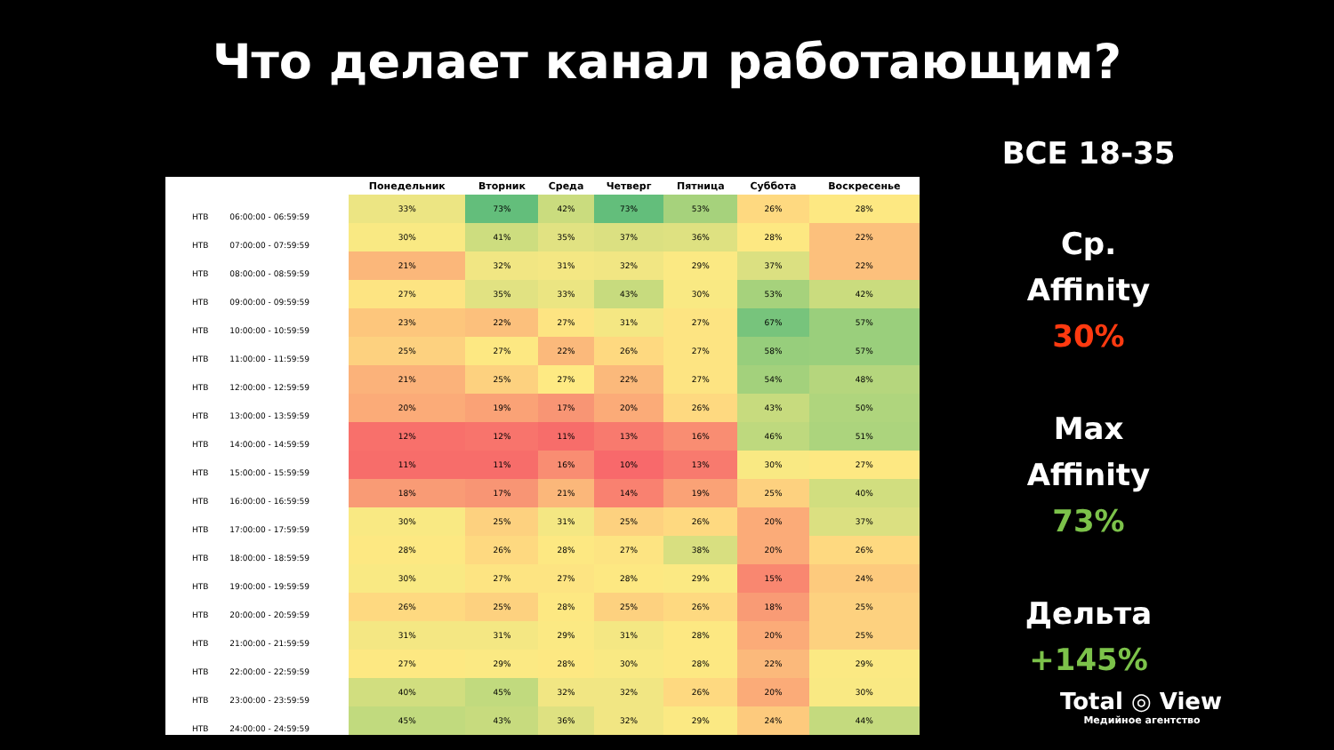Что делает канал работающим?
| | | Понедельник | Вторник | Среда | Четверг | Пятница | Суббота | Воскресенье |
| --- | --- | --- | --- | --- | --- | --- | --- | --- |
| НТВ | 06:00:00 - 06:59:59 | 33% | 73% | 42% | 73% | 53% | 26% | 28% |
| НТВ | 07:00:00 - 07:59:59 | 30% | 41% | 35% | 37% | 36% | 28% | 22% |
| НТВ | 08:00:00 - 08:59:59 | 21% | 32% | 31% | 32% | 29% | 37% | 22% |
| НТВ | 09:00:00 - 09:59:59 | 27% | 35% | 33% | 43% | 30% | 53% | 42% |
| НТВ | 10:00:00 - 10:59:59 | 23% | 22% | 27% | 31% | 27% | 67% | 57% |
| НТВ | 11:00:00 - 11:59:59 | 25% | 27% | 22% | 26% | 27% | 58% | 57% |
| НТВ | 12:00:00 - 12:59:59 | 21% | 25% | 27% | 22% | 27% | 54% | 48% |
| НТВ | 13:00:00 - 13:59:59 | 20% | 19% | 17% | 20% | 26% | 43% | 50% |
| НТВ | 14:00:00 - 14:59:59 | 12% | 12% | 11% | 13% | 16% | 46% | 51% |
| НТВ | 15:00:00 - 15:59:59 | 11% | 11% | 16% | 10% | 13% | 30% | 27% |
| НТВ | 16:00:00 - 16:59:59 | 18% | 17% | 21% | 14% | 19% | 25% | 40% |
| НТВ | 17:00:00 - 17:59:59 | 30% | 25% | 31% | 25% | 26% | 20% | 37% |
| НТВ | 18:00:00 - 18:59:59 | 28% | 26% | 28% | 27% | 38% | 20% | 26% |
| НТВ | 19:00:00 - 19:59:59 | 30% | 27% | 27% | 28% | 29% | 15% | 24% |
| НТВ | 20:00:00 - 20:59:59 | 26% | 25% | 28% | 25% | 26% | 18% | 25% |
| НТВ | 21:00:00 - 21:59:59 | 31% | 31% | 29% | 31% | 28% | 20% | 25% |
| НТВ | 22:00:00 - 22:59:59 | 27% | 29% | 28% | 30% | 28% | 22% | 29% |
| НТВ | 23:00:00 - 23:59:59 | 40% | 45% | 32% | 32% | 26% | 20% | 30% |
| НТВ | 24:00:00 - 24:59:59 | 45% | 43% | 36% | 32% | 29% | 24% | 44% |
ВСЕ 18-35
Ср.
Affinity
30%
Max
Affinity
73%
Дельта
+145%
Total ◎ View
Медийное агентство